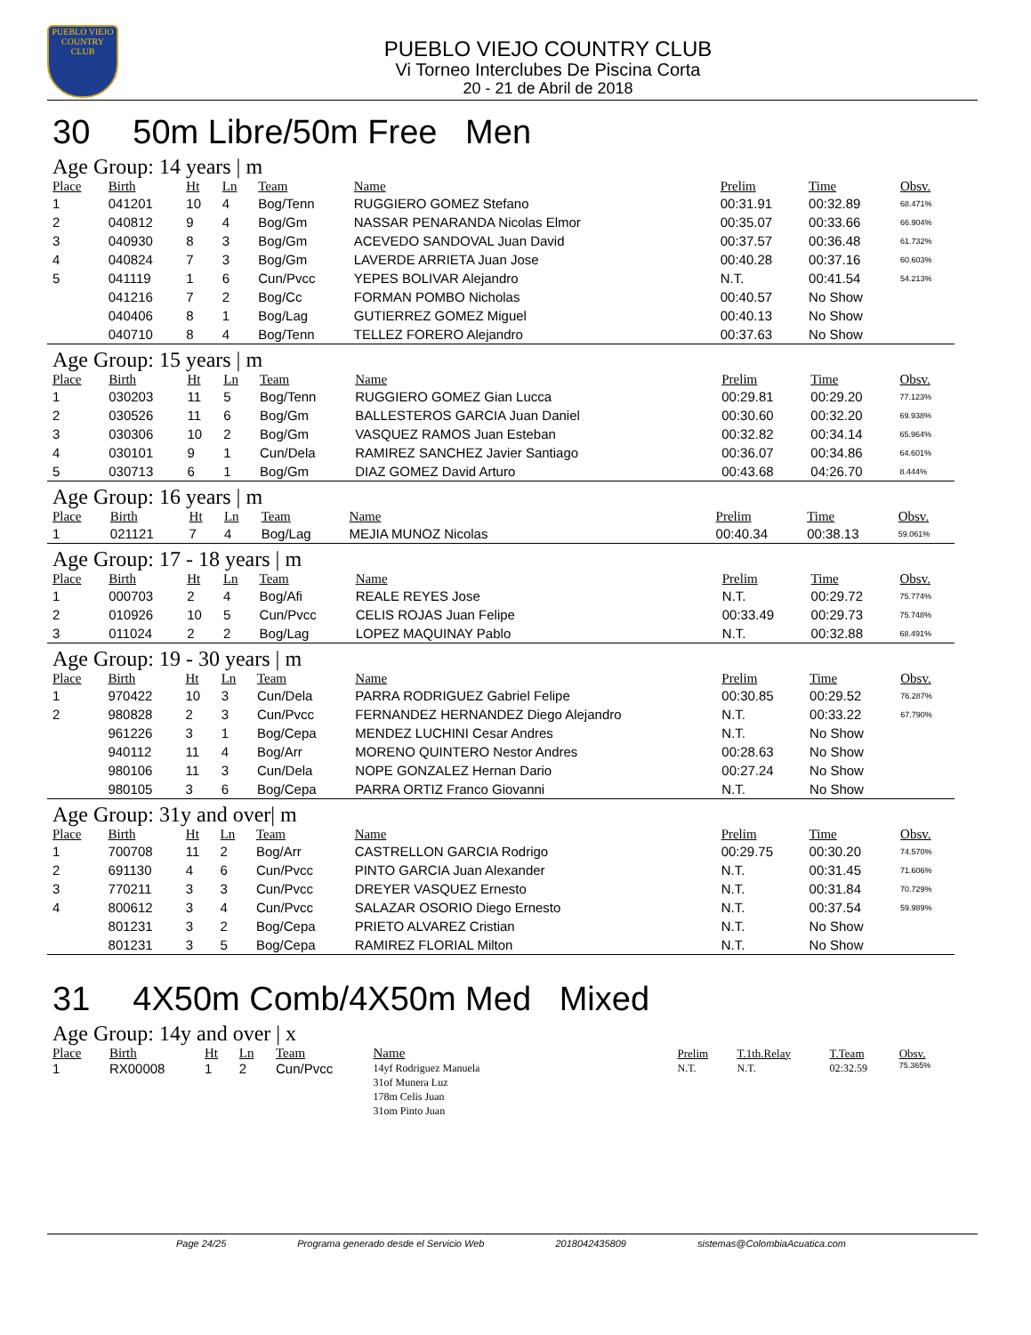PUEBLO VIEJO
COUNTRY CLUB
PUEBLO VIEJO COUNTRY CLUB
Vi Torneo Interclubes De Piscina Corta
20 - 21 de Abril de 2018
30 50m Libre/50m Free Men
Age Group: 14 years | m
| Place | Birth | Ht | Ln | Team | Name | Prelim | Time | Obsv. |
| --- | --- | --- | --- | --- | --- | --- | --- | --- |
| 1 | 041201 | 10 | 4 | Bog/Tenn | RUGGIERO GOMEZ Stefano | 00:31.91 | 00:32.89 | 68.471% |
| 2 | 040812 | 9 | 4 | Bog/Gm | NASSAR PENARANDA Nicolas Elmor | 00:35.07 | 00:33.66 | 66.904% |
| 3 | 040930 | 8 | 3 | Bog/Gm | ACEVEDO SANDOVAL Juan David | 00:37.57 | 00:36.48 | 61.732% |
| 4 | 040824 | 7 | 3 | Bog/Gm | LAVERDE ARRIETA Juan Jose | 00:40.28 | 00:37.16 | 60.603% |
| 5 | 041119 | 1 | 6 | Cun/Pvcc | YEPES BOLIVAR Alejandro | N.T. | 00:41.54 | 54.213% |
| | 041216 | 7 | 2 | Bog/Cc | FORMAN POMBO Nicholas | 00:40.57 | No Show | |
| | 040406 | 8 | 1 | Bog/Lag | GUTIERREZ GOMEZ Miguel | 00:40.13 | No Show | |
| | 040710 | 8 | 4 | Bog/Tenn | TELLEZ FORERO Alejandro | 00:37.63 | No Show | |
Age Group: 15 years | m
| Place | Birth | Ht | Ln | Team | Name | Prelim | Time | Obsv. |
| --- | --- | --- | --- | --- | --- | --- | --- | --- |
| 1 | 030203 | 11 | 5 | Bog/Tenn | RUGGIERO GOMEZ Gian Lucca | 00:29.81 | 00:29.20 | 77.123% |
| 2 | 030526 | 11 | 6 | Bog/Gm | BALLESTEROS GARCIA Juan Daniel | 00:30.60 | 00:32.20 | 69.938% |
| 3 | 030306 | 10 | 2 | Bog/Gm | VASQUEZ RAMOS Juan Esteban | 00:32.82 | 00:34.14 | 65.964% |
| 4 | 030101 | 9 | 1 | Cun/Dela | RAMIREZ SANCHEZ Javier Santiago | 00:36.07 | 00:34.86 | 64.601% |
| 5 | 030713 | 6 | 1 | Bog/Gm | DIAZ GOMEZ David Arturo | 00:43.68 | 04:26.70 | 8.444% |
Age Group: 16 years | m
| Place | Birth | Ht | Ln | Team | Name | Prelim | Time | Obsv. |
| --- | --- | --- | --- | --- | --- | --- | --- | --- |
| 1 | 021121 | 7 | 4 | Bog/Lag | MEJIA MUNOZ Nicolas | 00:40.34 | 00:38.13 | 59.061% |
Age Group: 17 - 18 years | m
| Place | Birth | Ht | Ln | Team | Name | Prelim | Time | Obsv. |
| --- | --- | --- | --- | --- | --- | --- | --- | --- |
| 1 | 000703 | 2 | 4 | Bog/Afi | REALE REYES Jose | N.T. | 00:29.72 | 75.774% |
| 2 | 010926 | 10 | 5 | Cun/Pvcc | CELIS ROJAS Juan Felipe | 00:33.49 | 00:29.73 | 75.748% |
| 3 | 011024 | 2 | 2 | Bog/Lag | LOPEZ MAQUINAY Pablo | N.T. | 00:32.88 | 68.491% |
Age Group: 19 - 30 years | m
| Place | Birth | Ht | Ln | Team | Name | Prelim | Time | Obsv. |
| --- | --- | --- | --- | --- | --- | --- | --- | --- |
| 1 | 970422 | 10 | 3 | Cun/Dela | PARRA RODRIGUEZ Gabriel Felipe | 00:30.85 | 00:29.52 | 76.287% |
| 2 | 980828 | 2 | 3 | Cun/Pvcc | FERNANDEZ HERNANDEZ Diego Alejandro | N.T. | 00:33.22 | 67.790% |
| | 961226 | 3 | 1 | Bog/Cepa | MENDEZ LUCHINI Cesar Andres | N.T. | No Show | |
| | 940112 | 11 | 4 | Bog/Arr | MORENO QUINTERO Nestor Andres | 00:28.63 | No Show | |
| | 980106 | 11 | 3 | Cun/Dela | NOPE GONZALEZ Hernan Dario | 00:27.24 | No Show | |
| | 980105 | 3 | 6 | Bog/Cepa | PARRA ORTIZ Franco Giovanni | N.T. | No Show | |
Age Group: 31y and over| m
| Place | Birth | Ht | Ln | Team | Name | Prelim | Time | Obsv. |
| --- | --- | --- | --- | --- | --- | --- | --- | --- |
| 1 | 700708 | 11 | 2 | Bog/Arr | CASTRELLON GARCIA Rodrigo | 00:29.75 | 00:30.20 | 74.570% |
| 2 | 691130 | 4 | 6 | Cun/Pvcc | PINTO GARCIA Juan Alexander | N.T. | 00:31.45 | 71.606% |
| 3 | 770211 | 3 | 3 | Cun/Pvcc | DREYER VASQUEZ Ernesto | N.T. | 00:31.84 | 70.729% |
| 4 | 800612 | 3 | 4 | Cun/Pvcc | SALAZAR OSORIO Diego Ernesto | N.T. | 00:37.54 | 59.989% |
| | 801231 | 3 | 2 | Bog/Cepa | PRIETO ALVAREZ Cristian | N.T. | No Show | |
| | 801231 | 3 | 5 | Bog/Cepa | RAMIREZ FLORIAL Milton | N.T. | No Show | |
31 4X50m Comb/4X50m Med Mixed
Age Group: 14y and over | x
| Place | Birth | Ht | Ln | Team | Name | Prelim | T.1th.Relay | T.Team | Obsv. |
| --- | --- | --- | --- | --- | --- | --- | --- | --- | --- |
| 1 | RX00008 | 1 | 2 | Cun/Pvcc | 14yf Rodriguez Manuela 31of Munera Luz 178m Celis Juan 31om Pinto Juan | N.T. | N.T. | 02:32.59 | 75.365% |
Page 24/25 Programa generado desde el Servicio Web 2018042435809 sistemas@ColombiaAcuatica.com